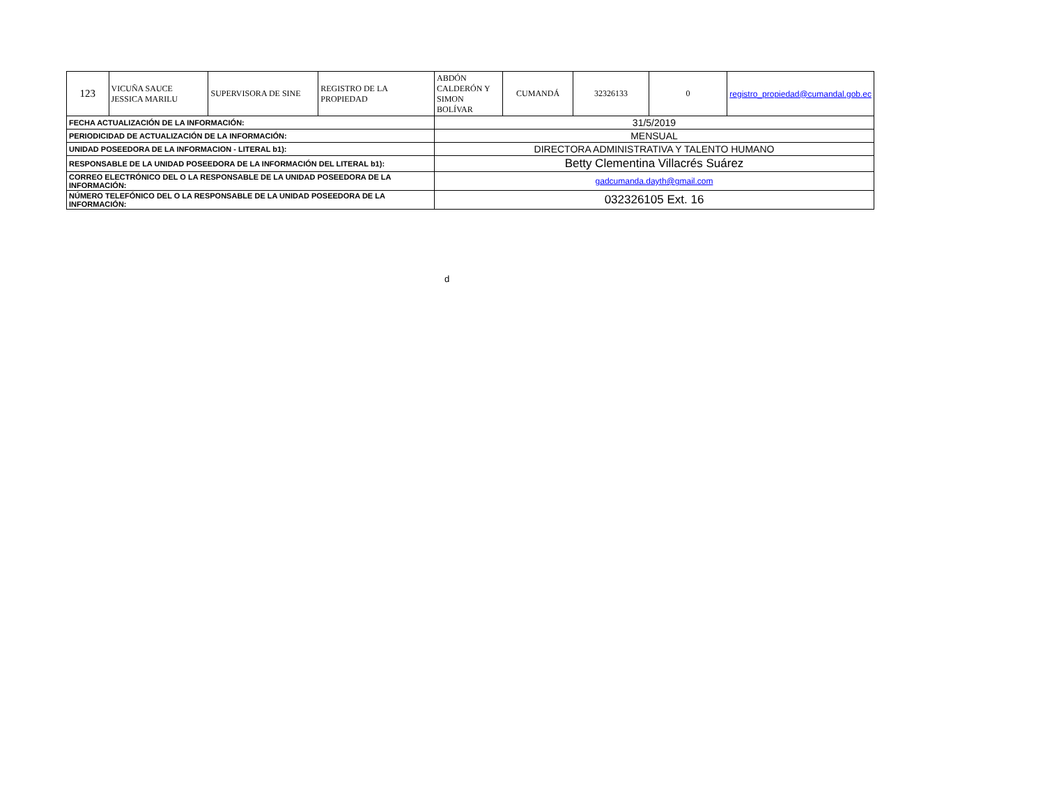| 123 | VICUÑA SAUCE JESSICA MARILU | SUPERVISORA DE SINE | REGISTRO DE LA PROPIEDAD | ABDÓN CALDERÓN Y SIMON BOLÍVAR | CUMANDÁ | 32326133 | 0 | registro_propiedad@cumandal.gob.ec |
| FECHA ACTUALIZACIÓN DE LA INFORMACIÓN: | | | | 31/5/2019 | | | | |
| PERIODICIDAD DE ACTUALIZACIÓN DE LA INFORMACIÓN: | | | | MENSUAL | | | | |
| UNIDAD POSEEDORA DE LA INFORMACION - LITERAL b1): | | | | DIRECTORA ADMINISTRATIVA Y TALENTO HUMANO | | | | |
| RESPONSABLE DE LA UNIDAD POSEEDORA DE LA INFORMACIÓN DEL LITERAL b1): | | | | Betty Clementina Villacrés Suárez | | | | |
| CORREO ELECTRÓNICO DEL O LA RESPONSABLE DE LA UNIDAD POSEEDORA DE LA INFORMACIÓN: | | | | gadcumanda.dayth@gmail.com | | | | |
| NÚMERO TELEFÓNICO DEL O LA RESPONSABLE DE LA UNIDAD POSEEDORA DE LA INFORMACIÓN: | | | | 032326105 Ext. 16 | | | | |
d